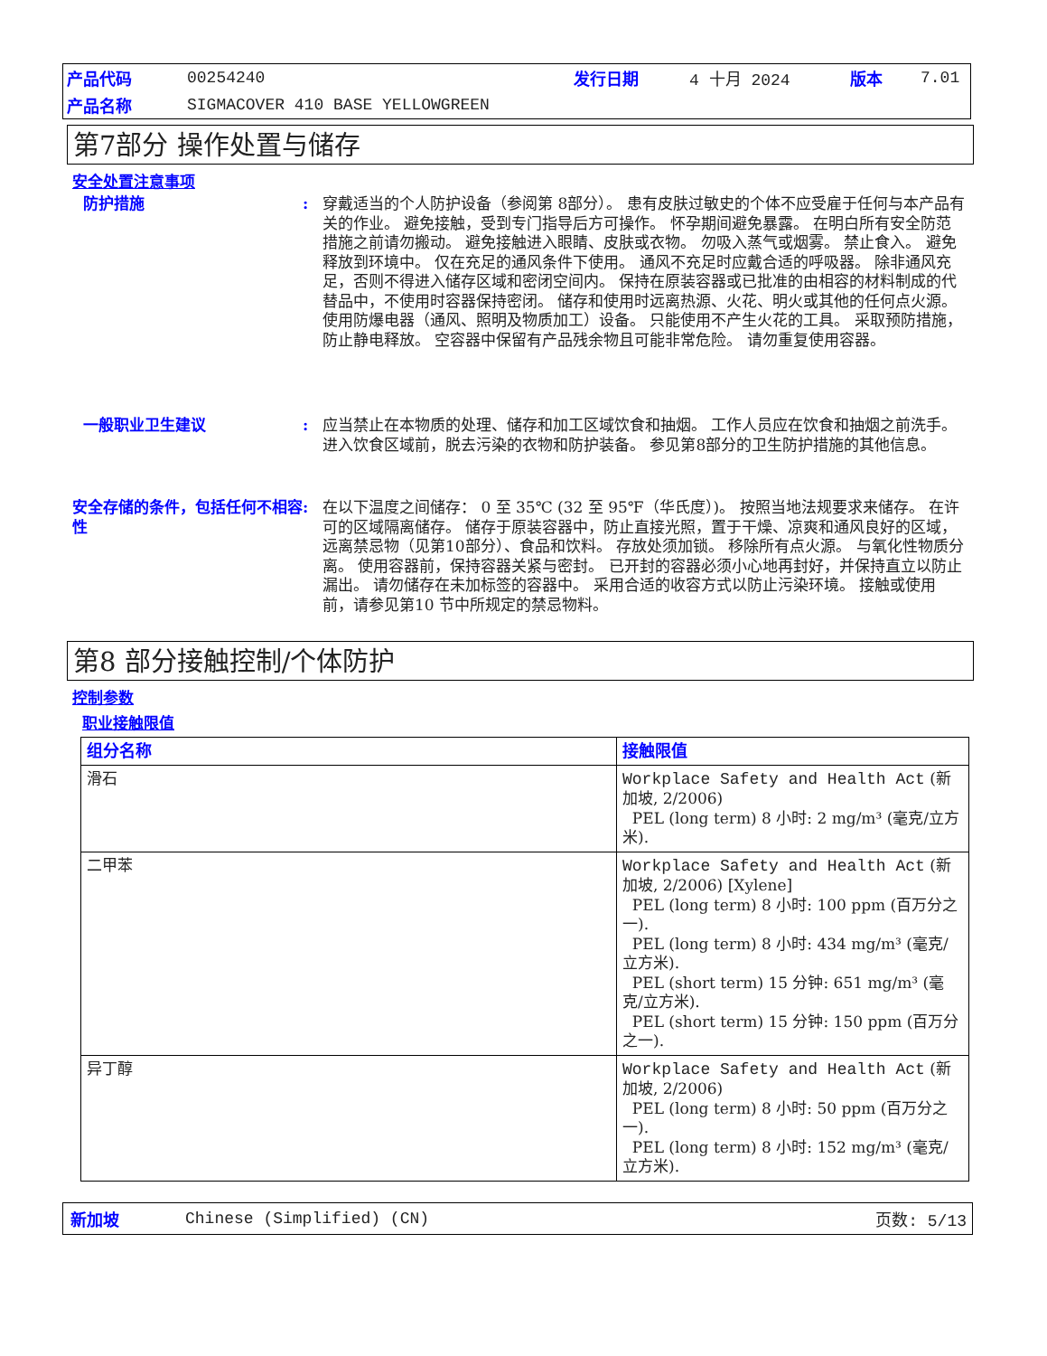| 产品代码 | 00254240 | 发行日期 | 4 十月 2024 | 版本 | 7.01 |
| 产品名称 | SIGMACOVER 410 BASE YELLOWGREEN | | | | |
第7部分 操作处置与储存
安全处置注意事项
防护措施 : 穿戴适当的个人防护设备（参阅第 8部分）。 患有皮肤过敏史的个体不应受雇于任何与本产品有关的作业。 避免接触，受到专门指导后方可操作。 怀孕期间避免暴露。 在明白所有安全防范措施之前请勿搬动。 避免接触进入眼睛、皮肤或衣物。 勿吸入蒸气或烟雾。 禁止食入。 避免释放到环境中。 仅在充足的通风条件下使用。 通风不充足时应戴合适的呼吸器。 除非通风充足，否则不得进入储存区域和密闭空间内。 保持在原装容器或已批准的由相容的材料制成的代替品中，不使用时容器保持密闭。 储存和使用时远离热源、火花、明火或其他的任何点火源。 使用防爆电器（通风、照明及物质加工）设备。 只能使用不产生火花的工具。 采取预防措施，防止静电释放。 空容器中保留有产品残余物且可能非常危险。 请勿重复使用容器。
一般职业卫生建议 : 应当禁止在本物质的处理、储存和加工区域饮食和抽烟。 工作人员应在饮食和抽烟之前洗手。 进入饮食区域前，脱去污染的衣物和防护装备。 参见第8部分的卫生防护措施的其他信息。
安全存储的条件，包括任何不相容性
: 在以下温度之间储存： 0 至 35℃ (32 至 95℉（华氏度）)。 按照当地法规要求来储存。 在许可的区域隔离储存。 储存于原装容器中，防止直接光照，置于干燥、凉爽和通风良好的区域，远离禁忌物（见第10部分）、食品和饮料。 存放处须加锁。 移除所有点火源。 与氧化性物质分离。 使用容器前，保持容器关紧与密封。 已开封的容器必须小心地再封好，并保持直立以防止漏出。 请勿储存在未加标签的容器中。 采用合适的收容方式以防止污染环境。 接触或使用前，请参见第10 节中所规定的禁忌物料。
第8 部分接触控制/个体防护
控制参数
职业接触限值
| 组分名称 | 接触限值 |
| --- | --- |
| 滑石 | Workplace Safety and Health Act (新加坡, 2/2006) PEL (long term) 8 小时: 2 mg/m³ (毫克/立方米). |
| 二甲苯 | Workplace Safety and Health Act (新加坡, 2/2006) [Xylene] PEL (long term) 8 小时: 100 ppm (百万分之一). PEL (long term) 8 小时: 434 mg/m³ (毫克/立方米). PEL (short term) 15 分钟: 651 mg/m³ (毫克/立方米). PEL (short term) 15 分钟: 150 ppm (百万分之一). |
| 异丁醇 | Workplace Safety and Health Act (新加坡, 2/2006) PEL (long term) 8 小时: 50 ppm (百万分之一). PEL (long term) 8 小时: 152 mg/m³ (毫克/立方米). |
新加坡 Chinese (Simplified) (CN) 页数: 5/13